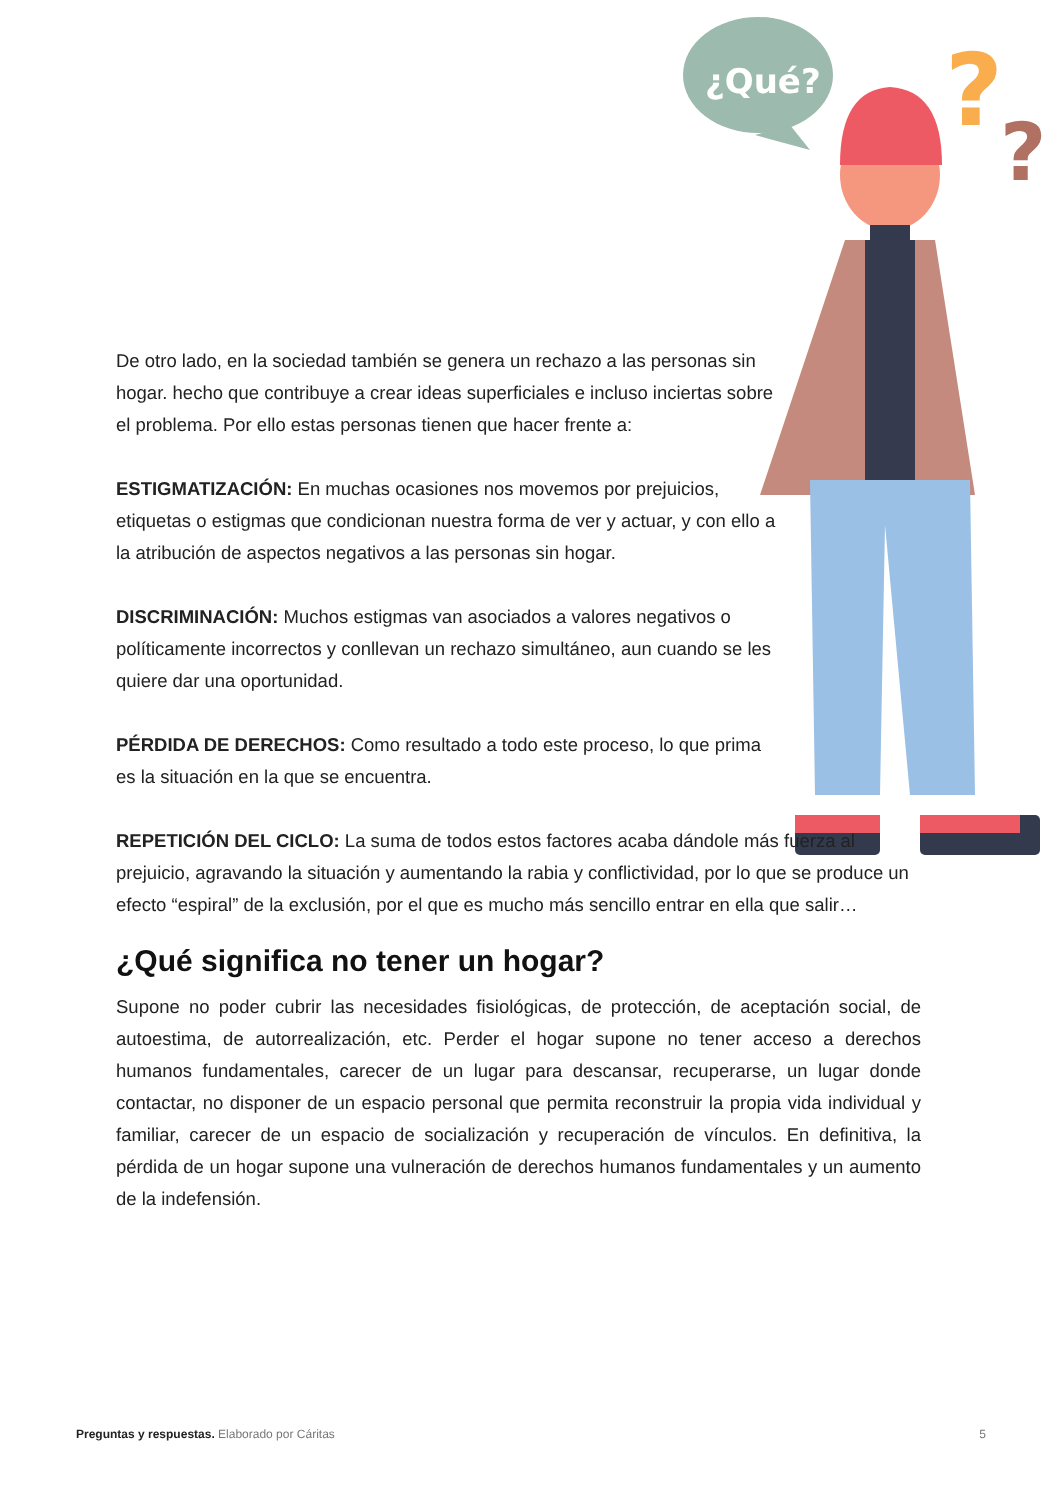¿Qué?
?
?
De otro lado, en la sociedad también se genera un rechazo a las personas sin hogar. hecho que contribuye a crear ideas superficiales e incluso inciertas sobre el problema. Por ello estas personas tienen que hacer frente a:
ESTIGMATIZACIÓN: En muchas ocasiones nos movemos por prejuicios, etiquetas o estigmas que condicionan nuestra forma de ver y actuar, y con ello a la atribución de aspectos negativos a las personas sin hogar.
DISCRIMINACIÓN: Muchos estigmas van asociados a valores negativos o políticamente incorrectos y conllevan un rechazo simultáneo, aun cuando se les quiere dar una oportunidad.
PÉRDIDA DE DERECHOS: Como resultado a todo este proceso, lo que prima es la situación en la que se encuentra.
REPETICIÓN DEL CICLO: La suma de todos estos factores acaba dándole más fuerza al prejuicio, agravando la situación y aumentando la rabia y conflictividad, por lo que se produce un efecto “espiral” de la exclusión, por el que es mucho más sencillo entrar en ella que salir…
¿Qué significa no tener un hogar?
Supone no poder cubrir las necesidades fisiológicas, de protección, de aceptación social, de autoestima, de autorrealización, etc. Perder el hogar supone no tener acceso a derechos humanos fundamentales, carecer de un lugar para descansar, recuperarse, un lugar donde contactar, no disponer de un espacio personal que permita reconstruir la propia vida individual y familiar, carecer de un espacio de socialización y recuperación de vínculos. En definitiva, la pérdida de un hogar supone una vulneración de derechos humanos fundamentales y un aumento de la indefensión.
Preguntas y respuestas. Elaborado por Cáritas
5